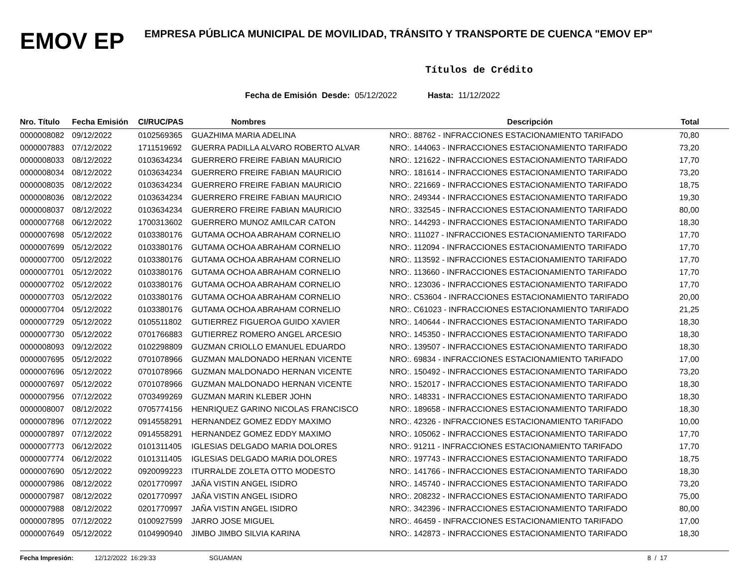EMOV EP
EMPRESA PÚBLICA MUNICIPAL DE MOVILIDAD, TRÁNSITO Y TRANSPORTE DE CUENCA "EMOV EP"
Títulos de Crédito
Fecha de Emisión Desde: 05/12/2022 Hasta: 11/12/2022
| Nro. Título | Fecha Emisión | CI/RUC/PAS | Nombres | Descripción | Total |
| --- | --- | --- | --- | --- | --- |
| 0000008082 | 09/12/2022 | 0102569365 | GUAZHIMA MARIA ADELINA | NRO:. 88762 - INFRACCIONES ESTACIONAMIENTO TARIFADO | 70,80 |
| 0000007883 | 07/12/2022 | 1711519692 | GUERRA PADILLA ALVARO ROBERTO ALVAR | NRO:. 144063 - INFRACCIONES ESTACIONAMIENTO TARIFADO | 73,20 |
| 0000008033 | 08/12/2022 | 0103634234 | GUERRERO FREIRE FABIAN MAURICIO | NRO:. 121622 - INFRACCIONES ESTACIONAMIENTO TARIFADO | 17,70 |
| 0000008034 | 08/12/2022 | 0103634234 | GUERRERO FREIRE FABIAN MAURICIO | NRO:. 181614 - INFRACCIONES ESTACIONAMIENTO TARIFADO | 73,20 |
| 0000008035 | 08/12/2022 | 0103634234 | GUERRERO FREIRE FABIAN MAURICIO | NRO:. 221669 - INFRACCIONES ESTACIONAMIENTO TARIFADO | 18,75 |
| 0000008036 | 08/12/2022 | 0103634234 | GUERRERO FREIRE FABIAN MAURICIO | NRO:. 249344 - INFRACCIONES ESTACIONAMIENTO TARIFADO | 19,30 |
| 0000008037 | 08/12/2022 | 0103634234 | GUERRERO FREIRE FABIAN MAURICIO | NRO:. 332545 - INFRACCIONES ESTACIONAMIENTO TARIFADO | 80,00 |
| 0000007768 | 06/12/2022 | 1700313602 | GUERRERO MUNOZ AMILCAR CATON | NRO:. 144293 - INFRACCIONES ESTACIONAMIENTO TARIFADO | 18,30 |
| 0000007698 | 05/12/2022 | 0103380176 | GUTAMA OCHOA ABRAHAM CORNELIO | NRO:. 111027 - INFRACCIONES ESTACIONAMIENTO TARIFADO | 17,70 |
| 0000007699 | 05/12/2022 | 0103380176 | GUTAMA OCHOA ABRAHAM CORNELIO | NRO:. 112094 - INFRACCIONES ESTACIONAMIENTO TARIFADO | 17,70 |
| 0000007700 | 05/12/2022 | 0103380176 | GUTAMA OCHOA ABRAHAM CORNELIO | NRO:. 113592 - INFRACCIONES ESTACIONAMIENTO TARIFADO | 17,70 |
| 0000007701 | 05/12/2022 | 0103380176 | GUTAMA OCHOA ABRAHAM CORNELIO | NRO:. 113660 - INFRACCIONES ESTACIONAMIENTO TARIFADO | 17,70 |
| 0000007702 | 05/12/2022 | 0103380176 | GUTAMA OCHOA ABRAHAM CORNELIO | NRO:. 123036 - INFRACCIONES ESTACIONAMIENTO TARIFADO | 17,70 |
| 0000007703 | 05/12/2022 | 0103380176 | GUTAMA OCHOA ABRAHAM CORNELIO | NRO:. C53604 - INFRACCIONES ESTACIONAMIENTO TARIFADO | 20,00 |
| 0000007704 | 05/12/2022 | 0103380176 | GUTAMA OCHOA ABRAHAM CORNELIO | NRO:. C61023 - INFRACCIONES ESTACIONAMIENTO TARIFADO | 21,25 |
| 0000007729 | 05/12/2022 | 0105511802 | GUTIERREZ FIGUEROA GUIDO XAVIER | NRO:. 140644 - INFRACCIONES ESTACIONAMIENTO TARIFADO | 18,30 |
| 0000007730 | 05/12/2022 | 0701766883 | GUTIERREZ ROMERO ANGEL ARCESIO | NRO:. 145350 - INFRACCIONES ESTACIONAMIENTO TARIFADO | 18,30 |
| 0000008093 | 09/12/2022 | 0102298809 | GUZMAN CRIOLLO EMANUEL EDUARDO | NRO:. 139507 - INFRACCIONES ESTACIONAMIENTO TARIFADO | 18,30 |
| 0000007695 | 05/12/2022 | 0701078966 | GUZMAN MALDONADO HERNAN VICENTE | NRO:. 69834 - INFRACCIONES ESTACIONAMIENTO TARIFADO | 17,00 |
| 0000007696 | 05/12/2022 | 0701078966 | GUZMAN MALDONADO HERNAN VICENTE | NRO:. 150492 - INFRACCIONES ESTACIONAMIENTO TARIFADO | 73,20 |
| 0000007697 | 05/12/2022 | 0701078966 | GUZMAN MALDONADO HERNAN VICENTE | NRO:. 152017 - INFRACCIONES ESTACIONAMIENTO TARIFADO | 18,30 |
| 0000007956 | 07/12/2022 | 0703499269 | GUZMAN MARIN KLEBER JOHN | NRO:. 148331 - INFRACCIONES ESTACIONAMIENTO TARIFADO | 18,30 |
| 0000008007 | 08/12/2022 | 0705774156 | HENRIQUEZ GARINO NICOLAS FRANCISCO | NRO:. 189658 - INFRACCIONES ESTACIONAMIENTO TARIFADO | 18,30 |
| 0000007896 | 07/12/2022 | 0914558291 | HERNANDEZ GOMEZ EDDY MAXIMO | NRO:. 42326 - INFRACCIONES ESTACIONAMIENTO TARIFADO | 10,00 |
| 0000007897 | 07/12/2022 | 0914558291 | HERNANDEZ GOMEZ EDDY MAXIMO | NRO:. 105062 - INFRACCIONES ESTACIONAMIENTO TARIFADO | 17,70 |
| 0000007773 | 06/12/2022 | 0101311405 | IGLESIAS DELGADO MARIA DOLORES | NRO:. 91211 - INFRACCIONES ESTACIONAMIENTO TARIFADO | 17,70 |
| 0000007774 | 06/12/2022 | 0101311405 | IGLESIAS DELGADO MARIA DOLORES | NRO:. 197743 - INFRACCIONES ESTACIONAMIENTO TARIFADO | 18,75 |
| 0000007690 | 05/12/2022 | 0920099223 | ITURRALDE ZOLETA OTTO MODESTO | NRO:. 141766 - INFRACCIONES ESTACIONAMIENTO TARIFADO | 18,30 |
| 0000007986 | 08/12/2022 | 0201770997 | JAÑA VISTIN ANGEL ISIDRO | NRO:. 145740 - INFRACCIONES ESTACIONAMIENTO TARIFADO | 73,20 |
| 0000007987 | 08/12/2022 | 0201770997 | JAÑA VISTIN ANGEL ISIDRO | NRO:. 208232 - INFRACCIONES ESTACIONAMIENTO TARIFADO | 75,00 |
| 0000007988 | 08/12/2022 | 0201770997 | JAÑA VISTIN ANGEL ISIDRO | NRO:. 342396 - INFRACCIONES ESTACIONAMIENTO TARIFADO | 80,00 |
| 0000007895 | 07/12/2022 | 0100927599 | JARRO JOSE MIGUEL | NRO:. 46459 - INFRACCIONES ESTACIONAMIENTO TARIFADO | 17,00 |
| 0000007649 | 05/12/2022 | 0104990940 | JIMBO JIMBO SILVIA KARINA | NRO:. 142873 - INFRACCIONES ESTACIONAMIENTO TARIFADO | 18,30 |
Fecha Impresión: 12/12/2022 16:29:33 SGUAMAN 8 / 17